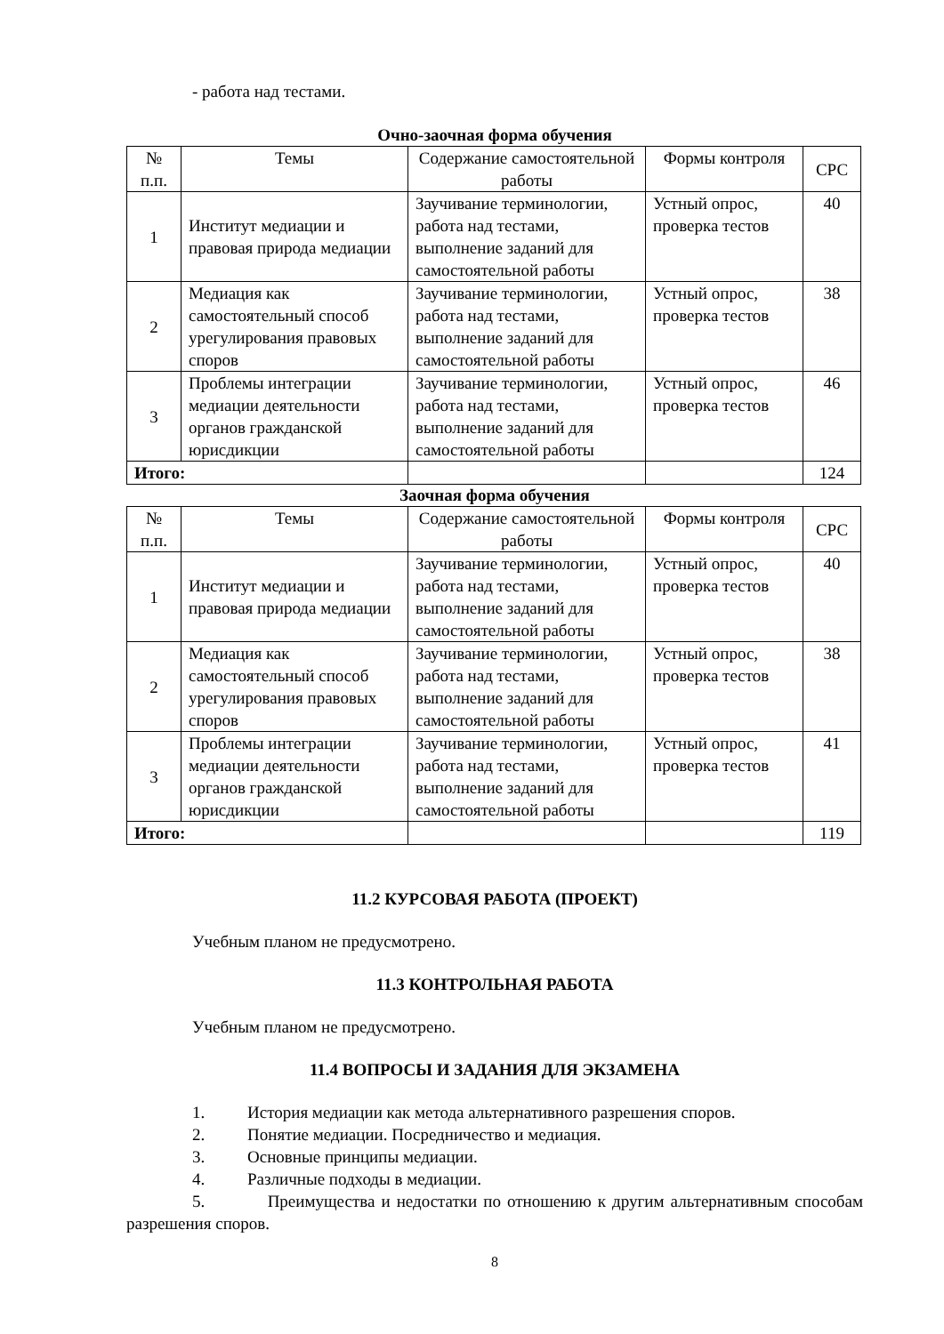- работа над тестами.
Очно-заочная форма обучения
| № п.п. | Темы | Содержание самостоятельной работы | Формы контроля | СРС |
| --- | --- | --- | --- | --- |
| 1 | Институт медиации и правовая природа медиации | Заучивание терминологии, работа над тестами, выполнение заданий для самостоятельной работы | Устный опрос, проверка тестов | 40 |
| 2 | Медиация как самостоятельный способ урегулирования правовых споров | Заучивание терминологии, работа над тестами, выполнение заданий для самостоятельной работы | Устный опрос, проверка тестов | 38 |
| 3 | Проблемы интеграции медиации деятельности органов гражданской юрисдикции | Заучивание терминологии, работа над тестами, выполнение заданий для самостоятельной работы | Устный опрос, проверка тестов | 46 |
| Итого: | | | | 124 |
Заочная форма обучения
| № п.п. | Темы | Содержание самостоятельной работы | Формы контроля | СРС |
| --- | --- | --- | --- | --- |
| 1 | Институт медиации и правовая природа медиации | Заучивание терминологии, работа над тестами, выполнение заданий для самостоятельной работы | Устный опрос, проверка тестов | 40 |
| 2 | Медиация как самостоятельный способ урегулирования правовых споров | Заучивание терминологии, работа над тестами, выполнение заданий для самостоятельной работы | Устный опрос, проверка тестов | 38 |
| 3 | Проблемы интеграции медиации деятельности органов гражданской юрисдикции | Заучивание терминологии, работа над тестами, выполнение заданий для самостоятельной работы | Устный опрос, проверка тестов | 41 |
| Итого: | | | | 119 |
11.2 КУРСОВАЯ РАБОТА (ПРОЕКТ)
Учебным планом не предусмотрено.
11.3 КОНТРОЛЬНАЯ РАБОТА
Учебным планом не предусмотрено.
11.4 ВОПРОСЫ И ЗАДАНИЯ ДЛЯ ЭКЗАМЕНА
1. История медиации как метода альтернативного разрешения споров.
2. Понятие медиации. Посредничество и медиация.
3. Основные принципы медиации.
4. Различные подходы в медиации.
5. Преимущества и недостатки по отношению к другим альтернативным способам разрешения споров.
8